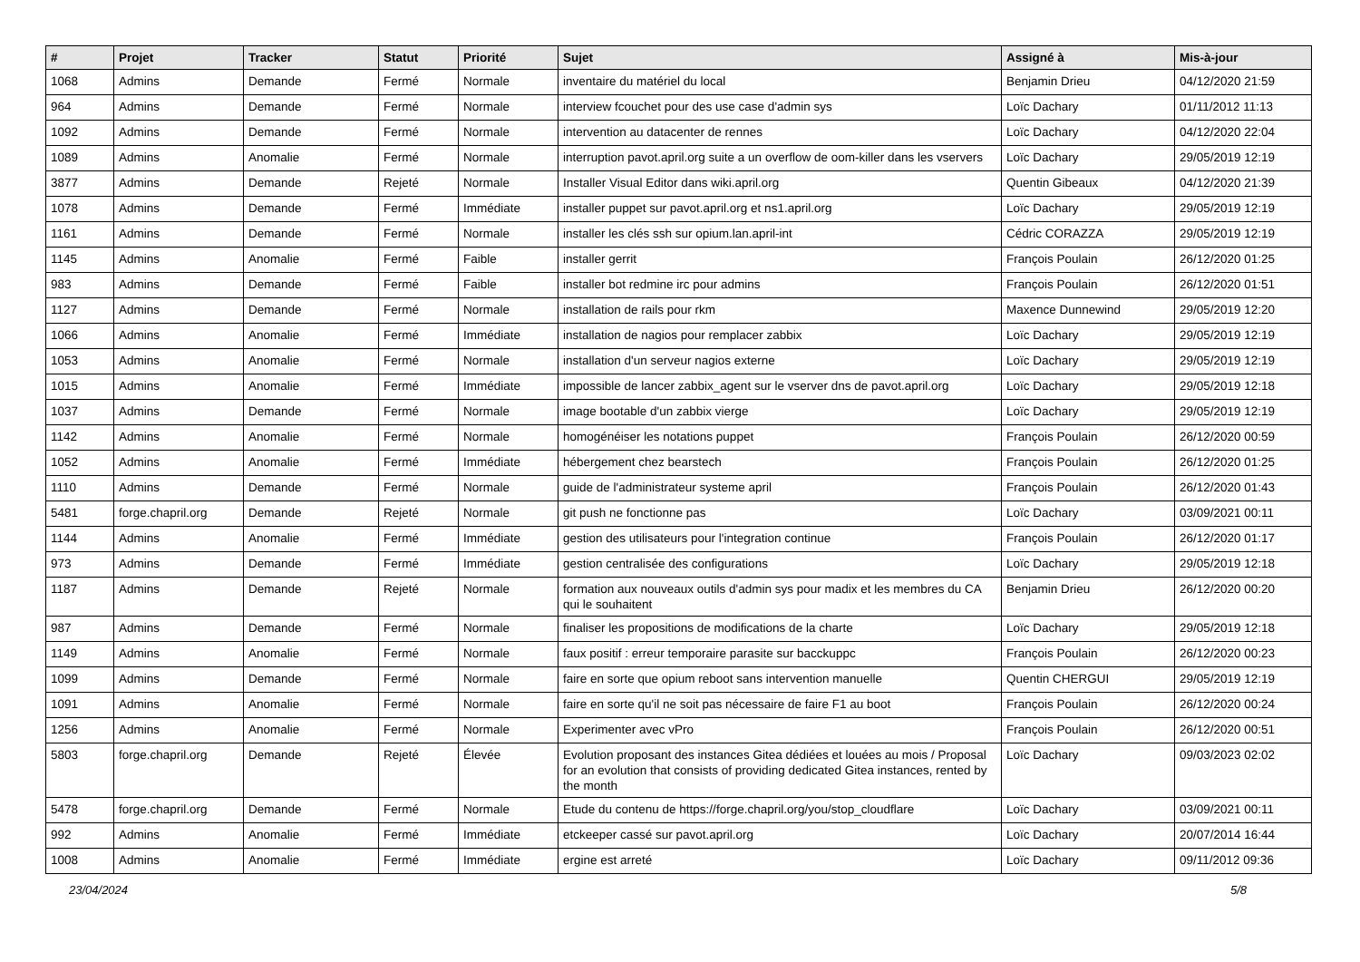| # | Projet | Tracker | Statut | Priorité | Sujet | Assigné à | Mis-à-jour |
| --- | --- | --- | --- | --- | --- | --- | --- |
| 1068 | Admins | Demande | Fermé | Normale | inventaire du matériel du local | Benjamin Drieu | 04/12/2020 21:59 |
| 964 | Admins | Demande | Fermé | Normale | interview fcouchet pour des use case d'admin sys | Loïc Dachary | 01/11/2012 11:13 |
| 1092 | Admins | Demande | Fermé | Normale | intervention au datacenter de rennes | Loïc Dachary | 04/12/2020 22:04 |
| 1089 | Admins | Anomalie | Fermé | Normale | interruption pavot.april.org suite a un overflow de oom-killer dans les vservers | Loïc Dachary | 29/05/2019 12:19 |
| 3877 | Admins | Demande | Rejeté | Normale | Installer Visual Editor dans wiki.april.org | Quentin Gibeaux | 04/12/2020 21:39 |
| 1078 | Admins | Demande | Fermé | Immédiate | installer puppet sur pavot.april.org et ns1.april.org | Loïc Dachary | 29/05/2019 12:19 |
| 1161 | Admins | Demande | Fermé | Normale | installer les clés ssh sur opium.lan.april-int | Cédric CORAZZA | 29/05/2019 12:19 |
| 1145 | Admins | Anomalie | Fermé | Faible | installer gerrit | François Poulain | 26/12/2020 01:25 |
| 983 | Admins | Demande | Fermé | Faible | installer bot redmine irc pour admins | François Poulain | 26/12/2020 01:51 |
| 1127 | Admins | Demande | Fermé | Normale | installation de rails pour rkm | Maxence Dunnewind | 29/05/2019 12:20 |
| 1066 | Admins | Anomalie | Fermé | Immédiate | installation de nagios pour remplacer zabbix | Loïc Dachary | 29/05/2019 12:19 |
| 1053 | Admins | Anomalie | Fermé | Normale | installation d'un serveur nagios externe | Loïc Dachary | 29/05/2019 12:19 |
| 1015 | Admins | Anomalie | Fermé | Immédiate | impossible de lancer zabbix_agent sur le vserver dns de pavot.april.org | Loïc Dachary | 29/05/2019 12:18 |
| 1037 | Admins | Demande | Fermé | Normale | image bootable d'un zabbix vierge | Loïc Dachary | 29/05/2019 12:19 |
| 1142 | Admins | Anomalie | Fermé | Normale | homogénéiser les notations puppet | François Poulain | 26/12/2020 00:59 |
| 1052 | Admins | Anomalie | Fermé | Immédiate | hébergement chez bearstech | François Poulain | 26/12/2020 01:25 |
| 1110 | Admins | Demande | Fermé | Normale | guide de l'administrateur systeme april | François Poulain | 26/12/2020 01:43 |
| 5481 | forge.chapril.org | Demande | Rejeté | Normale | git push ne fonctionne pas | Loïc Dachary | 03/09/2021 00:11 |
| 1144 | Admins | Anomalie | Fermé | Immédiate | gestion des utilisateurs pour l'integration continue | François Poulain | 26/12/2020 01:17 |
| 973 | Admins | Demande | Fermé | Immédiate | gestion centralisée des configurations | Loïc Dachary | 29/05/2019 12:18 |
| 1187 | Admins | Demande | Rejeté | Normale | formation aux nouveaux outils d'admin sys pour madix et les membres du CA qui le souhaitent | Benjamin Drieu | 26/12/2020 00:20 |
| 987 | Admins | Demande | Fermé | Normale | finaliser les propositions de modifications de la charte | Loïc Dachary | 29/05/2019 12:18 |
| 1149 | Admins | Anomalie | Fermé | Normale | faux positif : erreur temporaire parasite sur bacckuppc | François Poulain | 26/12/2020 00:23 |
| 1099 | Admins | Demande | Fermé | Normale | faire en sorte que opium reboot sans intervention manuelle | Quentin CHERGUI | 29/05/2019 12:19 |
| 1091 | Admins | Anomalie | Fermé | Normale | faire en sorte qu'il ne soit pas nécessaire de faire F1 au boot | François Poulain | 26/12/2020 00:24 |
| 1256 | Admins | Anomalie | Fermé | Normale | Experimenter avec vPro | François Poulain | 26/12/2020 00:51 |
| 5803 | forge.chapril.org | Demande | Rejeté | Élevée | Evolution proposant des instances Gitea dédiées et louées au mois / Proposal for an evolution that consists of providing dedicated Gitea instances, rented by the month | Loïc Dachary | 09/03/2023 02:02 |
| 5478 | forge.chapril.org | Demande | Fermé | Normale | Etude du contenu de https://forge.chapril.org/you/stop_cloudflare | Loïc Dachary | 03/09/2021 00:11 |
| 992 | Admins | Anomalie | Fermé | Immédiate | etckeeper cassé sur pavot.april.org | Loïc Dachary | 20/07/2014 16:44 |
| 1008 | Admins | Anomalie | Fermé | Immédiate | ergine est arreté | Loïc Dachary | 09/11/2012 09:36 |
23/04/2024 5/8